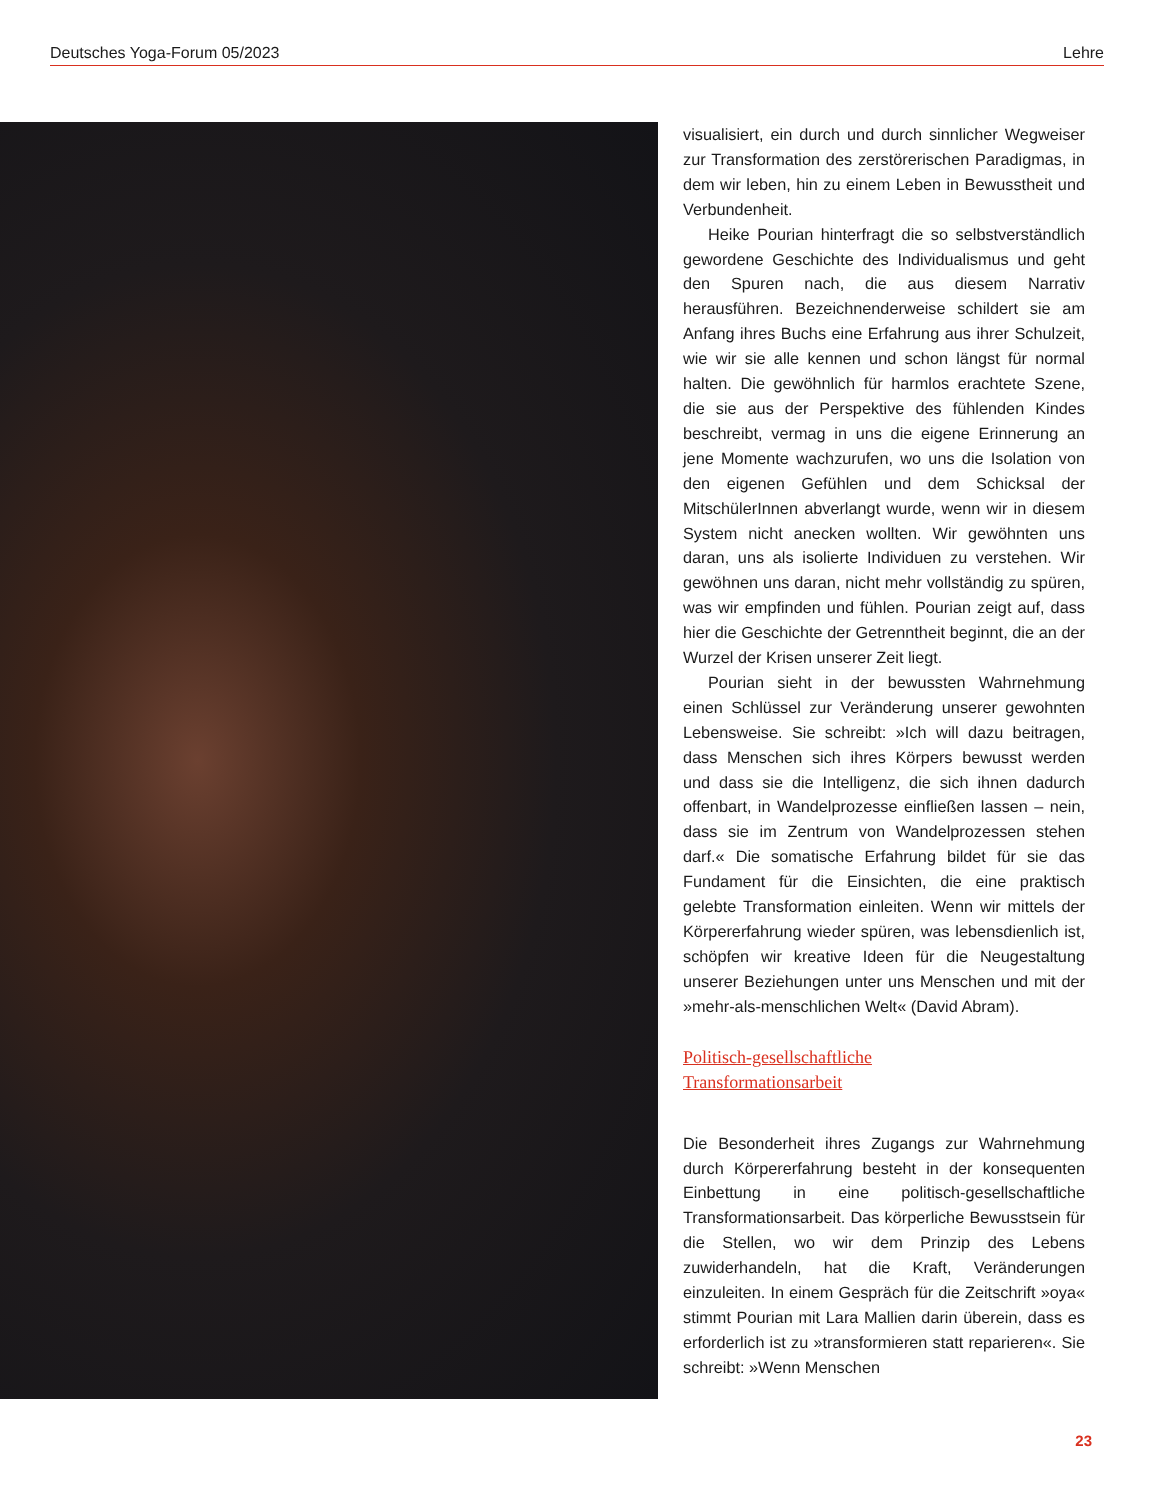Deutsches Yoga-Forum 05/2023 Lehre
visualisiert, ein durch und durch sinnlicher Wegweiser zur Transformation des zerstörerischen Paradigmas, in dem wir leben, hin zu einem Leben in Bewusstheit und Verbundenheit.
Heike Pourian hinterfragt die so selbstverständlich gewordene Geschichte des Individualismus und geht den Spuren nach, die aus diesem Narrativ herausführen. Bezeichnenderweise schildert sie am Anfang ihres Buchs eine Erfahrung aus ihrer Schulzeit, wie wir sie alle kennen und schon längst für normal halten. Die gewöhnlich für harmlos erachtete Szene, die sie aus der Perspektive des fühlenden Kindes beschreibt, vermag in uns die eigene Erinnerung an jene Momente wachzurufen, wo uns die Isolation von den eigenen Gefühlen und dem Schicksal der MitschülerInnen abverlangt wurde, wenn wir in diesem System nicht anecken wollten. Wir gewöhnten uns daran, uns als isolierte Individuen zu verstehen. Wir gewöhnen uns daran, nicht mehr vollständig zu spüren, was wir empfinden und fühlen. Pourian zeigt auf, dass hier die Geschichte der Getrenntheit beginnt, die an der Wurzel der Krisen unserer Zeit liegt.
Pourian sieht in der bewussten Wahrnehmung einen Schlüssel zur Veränderung unserer gewohnten Lebensweise. Sie schreibt: »Ich will dazu beitragen, dass Menschen sich ihres Körpers bewusst werden und dass sie die Intelligenz, die sich ihnen dadurch offenbart, in Wandelprozesse einfließen lassen – nein, dass sie im Zentrum von Wandelprozessen stehen darf.« Die somatische Erfahrung bildet für sie das Fundament für die Einsichten, die eine praktisch gelebte Transformation einleiten. Wenn wir mittels der Körpererfahrung wieder spüren, was lebensdienlich ist, schöpfen wir kreative Ideen für die Neugestaltung unserer Beziehungen unter uns Menschen und mit der »mehr-als-menschlichen Welt« (David Abram).
Politisch-gesellschaftliche
Transformationsarbeit
Die Besonderheit ihres Zugangs zur Wahrnehmung durch Körpererfahrung besteht in der konsequenten Einbettung in eine politisch-gesellschaftliche Transformationsarbeit. Das körperliche Bewusstsein für die Stellen, wo wir dem Prinzip des Lebens zuwiderhandeln, hat die Kraft, Veränderungen einzuleiten. In einem Gespräch für die Zeitschrift »oya« stimmt Pourian mit Lara Mallien darin überein, dass es erforderlich ist zu »transformieren statt reparieren«. Sie schreibt: »Wenn Menschen
23